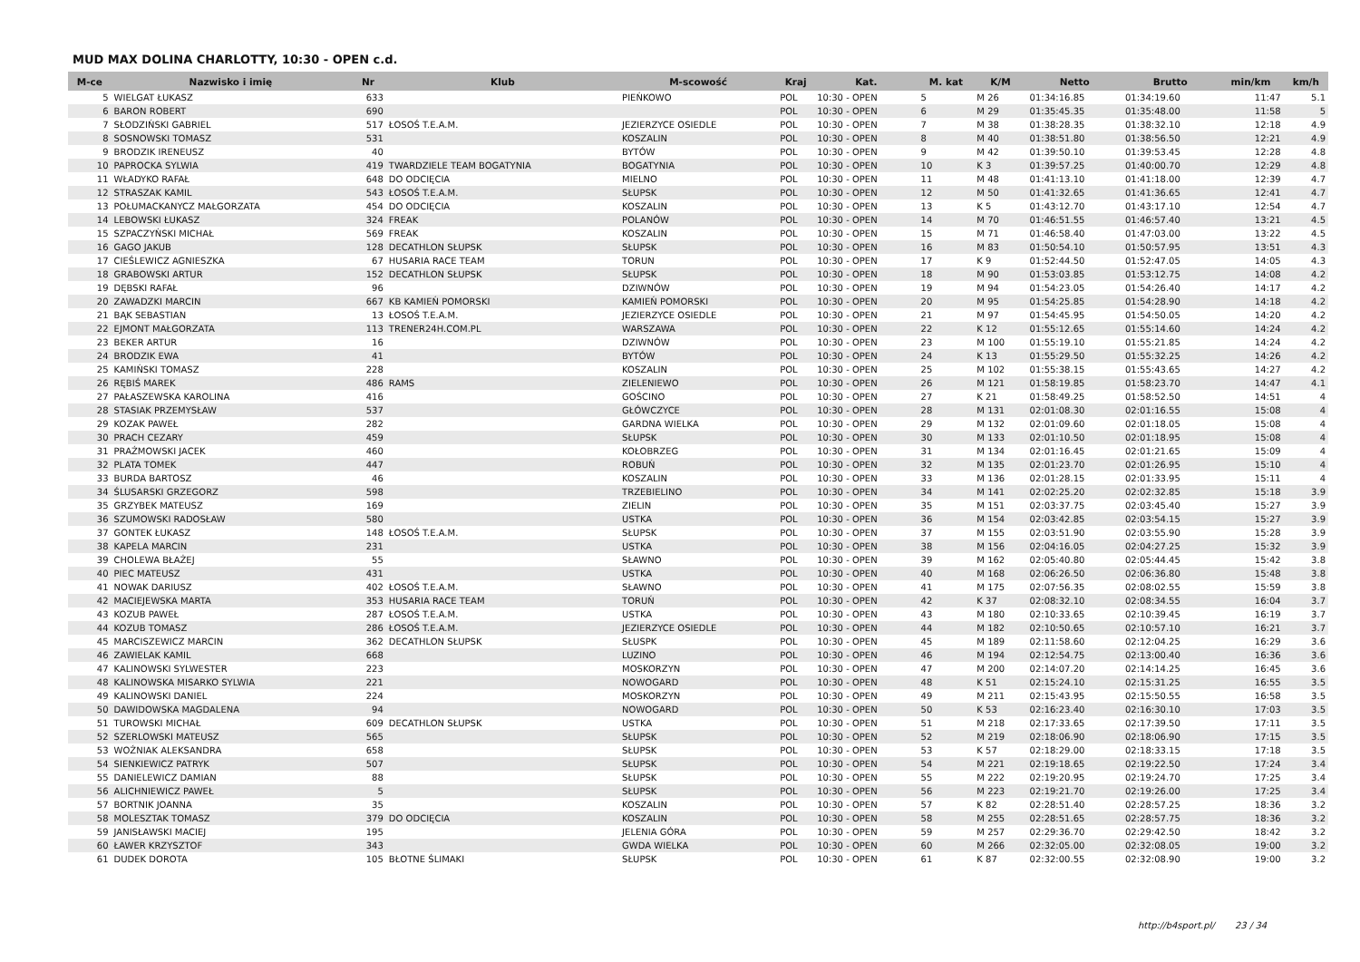MUD MAX DOLINA CHARLOTTY, 10:30 - OPEN c.d.
| M-ce | Nazwisko i imię | Nr | Klub | M-scowość | Kraj | Kat. | M. kat | K/M | Netto | Brutto | min/km | km/h |
| --- | --- | --- | --- | --- | --- | --- | --- | --- | --- | --- | --- | --- |
| 5 | WIELGAT ŁUKASZ | 633 | | PIEŃKOWO | POL | 10:30 - OPEN | 5 | M 26 | 01:34:16.85 | 01:34:19.60 | 11:47 | 5.1 |
| 6 | BARON ROBERT | 690 | | | POL | 10:30 - OPEN | 6 | M 29 | 01:35:45.35 | 01:35:48.00 | 11:58 | 5 |
| 7 | SŁODZIŃSKI GABRIEL | 517 | ŁOSOŚ T.E.A.M. | JEZIERZYCE OSIEDLE | POL | 10:30 - OPEN | 7 | M 38 | 01:38:28.35 | 01:38:32.10 | 12:18 | 4.9 |
| 8 | SOSNOWSKI TOMASZ | 531 | | KOSZALIN | POL | 10:30 - OPEN | 8 | M 40 | 01:38:51.80 | 01:38:56.50 | 12:21 | 4.9 |
| 9 | BRODZIK IRENEUSZ | 40 | | BYTÓW | POL | 10:30 - OPEN | 9 | M 42 | 01:39:50.10 | 01:39:53.45 | 12:28 | 4.8 |
| 10 | PAPROCKA SYLWIA | 419 | TWARDZIELE TEAM BOGATYNIA | BOGATYNIA | POL | 10:30 - OPEN | 10 | K 3 | 01:39:57.25 | 01:40:00.70 | 12:29 | 4.8 |
| 11 | WŁADYKO RAFAŁ | 648 | DO ODCIĘCIA | MIELNO | POL | 10:30 - OPEN | 11 | M 48 | 01:41:13.10 | 01:41:18.00 | 12:39 | 4.7 |
| 12 | STRASZAK KAMIL | 543 | ŁOSOŚ T.E.A.M. | SŁUPSK | POL | 10:30 - OPEN | 12 | M 50 | 01:41:32.65 | 01:41:36.65 | 12:41 | 4.7 |
| 13 | POŁUMACKANYCZ MAŁGORZATA | 454 | DO ODCIĘCIA | KOSZALIN | POL | 10:30 - OPEN | 13 | K 5 | 01:43:12.70 | 01:43:17.10 | 12:54 | 4.7 |
| 14 | LEBOWSKI ŁUKASZ | 324 | FREAK | POLANÓW | POL | 10:30 - OPEN | 14 | M 70 | 01:46:51.55 | 01:46:57.40 | 13:21 | 4.5 |
| 15 | SZPACZYŃSKI MICHAŁ | 569 | FREAK | KOSZALIN | POL | 10:30 - OPEN | 15 | M 71 | 01:46:58.40 | 01:47:03.00 | 13:22 | 4.5 |
| 16 | GAGO JAKUB | 128 | DECATHLON SŁUPSK | SŁUPSK | POL | 10:30 - OPEN | 16 | M 83 | 01:50:54.10 | 01:50:57.95 | 13:51 | 4.3 |
| 17 | CIEŚLEWICZ AGNIESZKA | 67 | HUSARIA RACE TEAM | TORUN | POL | 10:30 - OPEN | 17 | K 9 | 01:52:44.50 | 01:52:47.05 | 14:05 | 4.3 |
| 18 | GRABOWSKI ARTUR | 152 | DECATHLON SŁUPSK | SŁUPSK | POL | 10:30 - OPEN | 18 | M 90 | 01:53:03.85 | 01:53:12.75 | 14:08 | 4.2 |
| 19 | DĘBSKI RAFAŁ | 96 | | DZIWNÓW | POL | 10:30 - OPEN | 19 | M 94 | 01:54:23.05 | 01:54:26.40 | 14:17 | 4.2 |
| 20 | ZAWADZKI MARCIN | 667 | KB KAMIEŃ POMORSKI | KAMIEŃ POMORSKI | POL | 10:30 - OPEN | 20 | M 95 | 01:54:25.85 | 01:54:28.90 | 14:18 | 4.2 |
| 21 | BĄK SEBASTIAN | 13 | ŁOSOŚ T.E.A.M. | JEZIERZYCE OSIEDLE | POL | 10:30 - OPEN | 21 | M 97 | 01:54:45.95 | 01:54:50.05 | 14:20 | 4.2 |
| 22 | EJMONT MAŁGORZATA | 113 | TRENER24H.COM.PL | WARSZAWA | POL | 10:30 - OPEN | 22 | K 12 | 01:55:12.65 | 01:55:14.60 | 14:24 | 4.2 |
| 23 | BEKER ARTUR | 16 | | DZIWNÓW | POL | 10:30 - OPEN | 23 | M 100 | 01:55:19.10 | 01:55:21.85 | 14:24 | 4.2 |
| 24 | BRODZIK EWA | 41 | | BYTÓW | POL | 10:30 - OPEN | 24 | K 13 | 01:55:29.50 | 01:55:32.25 | 14:26 | 4.2 |
| 25 | KAMIŃSKI TOMASZ | 228 | | KOSZALIN | POL | 10:30 - OPEN | 25 | M 102 | 01:55:38.15 | 01:55:43.65 | 14:27 | 4.2 |
| 26 | RĘBIŚ MAREK | 486 | RAMS | ZIELENIEWO | POL | 10:30 - OPEN | 26 | M 121 | 01:58:19.85 | 01:58:23.70 | 14:47 | 4.1 |
| 27 | PAŁASZEWSKA KAROLINA | 416 | | GOŚCINO | POL | 10:30 - OPEN | 27 | K 21 | 01:58:49.25 | 01:58:52.50 | 14:51 | 4 |
| 28 | STASIAK PRZEMYSŁAW | 537 | | GŁÓWCZYCE | POL | 10:30 - OPEN | 28 | M 131 | 02:01:08.30 | 02:01:16.55 | 15:08 | 4 |
| 29 | KOZAK PAWEŁ | 282 | | GARDNA WIELKA | POL | 10:30 - OPEN | 29 | M 132 | 02:01:09.60 | 02:01:18.05 | 15:08 | 4 |
| 30 | PRACH CEZARY | 459 | | SŁUPSK | POL | 10:30 - OPEN | 30 | M 133 | 02:01:10.50 | 02:01:18.95 | 15:08 | 4 |
| 31 | PRAŹMOWSKI JACEK | 460 | | KOŁOBRZEG | POL | 10:30 - OPEN | 31 | M 134 | 02:01:16.45 | 02:01:21.65 | 15:09 | 4 |
| 32 | PLATA TOMEK | 447 | | ROBUŃ | POL | 10:30 - OPEN | 32 | M 135 | 02:01:23.70 | 02:01:26.95 | 15:10 | 4 |
| 33 | BURDA BARTOSZ | 46 | | KOSZALIN | POL | 10:30 - OPEN | 33 | M 136 | 02:01:28.15 | 02:01:33.95 | 15:11 | 4 |
| 34 | ŚLUSARSKI GRZEGORZ | 598 | | TRZEBIELINO | POL | 10:30 - OPEN | 34 | M 141 | 02:02:25.20 | 02:02:32.85 | 15:18 | 3.9 |
| 35 | GRZYBEK MATEUSZ | 169 | | ZIELIN | POL | 10:30 - OPEN | 35 | M 151 | 02:03:37.75 | 02:03:45.40 | 15:27 | 3.9 |
| 36 | SZUMOWSKI RADOSŁAW | 580 | | USTKA | POL | 10:30 - OPEN | 36 | M 154 | 02:03:42.85 | 02:03:54.15 | 15:27 | 3.9 |
| 37 | GONTEK ŁUKASZ | 148 | ŁOSOŚ T.E.A.M. | SŁUPSK | POL | 10:30 - OPEN | 37 | M 155 | 02:03:51.90 | 02:03:55.90 | 15:28 | 3.9 |
| 38 | KAPELA MARCIN | 231 | | USTKA | POL | 10:30 - OPEN | 38 | M 156 | 02:04:16.05 | 02:04:27.25 | 15:32 | 3.9 |
| 39 | CHOLEWA BŁAŻEJ | 55 | | SŁAWNO | POL | 10:30 - OPEN | 39 | M 162 | 02:05:40.80 | 02:05:44.45 | 15:42 | 3.8 |
| 40 | PIEC MATEUSZ | 431 | | USTKA | POL | 10:30 - OPEN | 40 | M 168 | 02:06:26.50 | 02:06:36.80 | 15:48 | 3.8 |
| 41 | NOWAK DARIUSZ | 402 | ŁOSOŚ T.E.A.M. | SŁAWNO | POL | 10:30 - OPEN | 41 | M 175 | 02:07:56.35 | 02:08:02.55 | 15:59 | 3.8 |
| 42 | MACIEJEWSKA MARTA | 353 | HUSARIA RACE TEAM | TORUŃ | POL | 10:30 - OPEN | 42 | K 37 | 02:08:32.10 | 02:08:34.55 | 16:04 | 3.7 |
| 43 | KOZUB PAWEŁ | 287 | ŁOSOŚ T.E.A.M. | USTKA | POL | 10:30 - OPEN | 43 | M 180 | 02:10:33.65 | 02:10:39.45 | 16:19 | 3.7 |
| 44 | KOZUB TOMASZ | 286 | ŁOSOŚ T.E.A.M. | JEZIERZYCE OSIEDLE | POL | 10:30 - OPEN | 44 | M 182 | 02:10:50.65 | 02:10:57.10 | 16:21 | 3.7 |
| 45 | MARCISZEWICZ MARCIN | 362 | DECATHLON SŁUPSK | SŁUSPK | POL | 10:30 - OPEN | 45 | M 189 | 02:11:58.60 | 02:12:04.25 | 16:29 | 3.6 |
| 46 | ZAWIELAK KAMIL | 668 | | LUZINO | POL | 10:30 - OPEN | 46 | M 194 | 02:12:54.75 | 02:13:00.40 | 16:36 | 3.6 |
| 47 | KALINOWSKI SYLWESTER | 223 | | MOSKORZYN | POL | 10:30 - OPEN | 47 | M 200 | 02:14:07.20 | 02:14:14.25 | 16:45 | 3.6 |
| 48 | KALINOWSKA MISARKO SYLWIA | 221 | | NOWOGARD | POL | 10:30 - OPEN | 48 | K 51 | 02:15:24.10 | 02:15:31.25 | 16:55 | 3.5 |
| 49 | KALINOWSKI DANIEL | 224 | | MOSKORZYN | POL | 10:30 - OPEN | 49 | M 211 | 02:15:43.95 | 02:15:50.55 | 16:58 | 3.5 |
| 50 | DAWIDOWSKA MAGDALENA | 94 | | NOWOGARD | POL | 10:30 - OPEN | 50 | K 53 | 02:16:23.40 | 02:16:30.10 | 17:03 | 3.5 |
| 51 | TUROWSKI MICHAŁ | 609 | DECATHLON SŁUPSK | USTKA | POL | 10:30 - OPEN | 51 | M 218 | 02:17:33.65 | 02:17:39.50 | 17:11 | 3.5 |
| 52 | SZERLOWSKI MATEUSZ | 565 | | SŁUPSK | POL | 10:30 - OPEN | 52 | M 219 | 02:18:06.90 | 02:18:06.90 | 17:15 | 3.5 |
| 53 | WOŹNIAK ALEKSANDRA | 658 | | SŁUPSK | POL | 10:30 - OPEN | 53 | K 57 | 02:18:29.00 | 02:18:33.15 | 17:18 | 3.5 |
| 54 | SIENKIEWICZ PATRYK | 507 | | SŁUPSK | POL | 10:30 - OPEN | 54 | M 221 | 02:19:18.65 | 02:19:22.50 | 17:24 | 3.4 |
| 55 | DANIELEWICZ DAMIAN | 88 | | SŁUPSK | POL | 10:30 - OPEN | 55 | M 222 | 02:19:20.95 | 02:19:24.70 | 17:25 | 3.4 |
| 56 | ALICHNIEWICZ PAWEŁ | 5 | | SŁUPSK | POL | 10:30 - OPEN | 56 | M 223 | 02:19:21.70 | 02:19:26.00 | 17:25 | 3.4 |
| 57 | BORTNIK JOANNA | 35 | | KOSZALIN | POL | 10:30 - OPEN | 57 | K 82 | 02:28:51.40 | 02:28:57.25 | 18:36 | 3.2 |
| 58 | MOLESZTAK TOMASZ | 379 | DO ODCIĘCIA | KOSZALIN | POL | 10:30 - OPEN | 58 | M 255 | 02:28:51.65 | 02:28:57.75 | 18:36 | 3.2 |
| 59 | JANISŁAWSKI MACIEJ | 195 | | JELENIA GÓRA | POL | 10:30 - OPEN | 59 | M 257 | 02:29:36.70 | 02:29:42.50 | 18:42 | 3.2 |
| 60 | ŁAWER KRZYSZTOF | 343 | | GWDA WIELKA | POL | 10:30 - OPEN | 60 | M 266 | 02:32:05.00 | 02:32:08.05 | 19:00 | 3.2 |
| 61 | DUDEK DOROTA | 105 | BŁOTNE ŚLIMAKI | SŁUPSK | POL | 10:30 - OPEN | 61 | K 87 | 02:32:00.55 | 02:32:08.90 | 19:00 | 3.2 |
http://b4sport.pl/ 23 / 34